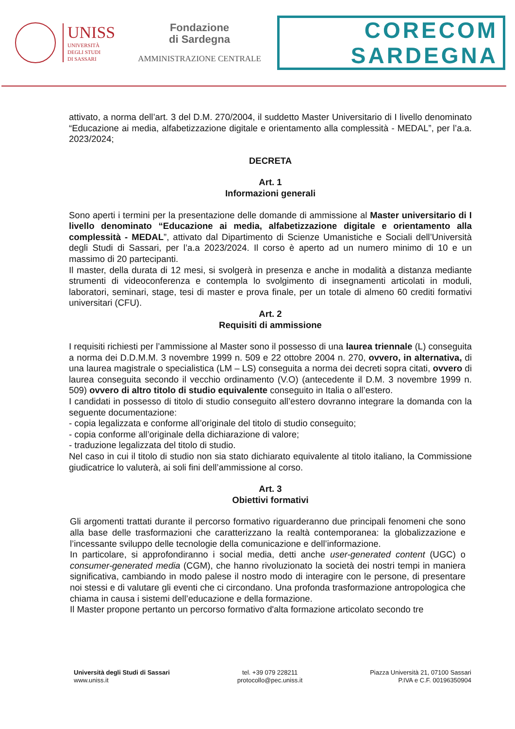UNISS
UNIVERSITÀ
DEGLI STUDI
DI SASSARI
Fondazione
di Sardegna
AMMINISTRAZIONE CENTRALE
CORECOM
SARDEGNA
attivato, a norma dell’art. 3 del D.M. 270/2004, il suddetto Master Universitario di I livello denominato “Educazione ai media, alfabetizzazione digitale e orientamento alla complessità - MEDAL”, per l’a.a. 2023/2024;
DECRETA
Art. 1
Informazioni generali
Sono aperti i termini per la presentazione delle domande di ammissione al Master universitario di I livello denominato “Educazione ai media, alfabetizzazione digitale e orientamento alla complessità - MEDAL”, attivato dal Dipartimento di Scienze Umanistiche e Sociali dell’Università degli Studi di Sassari, per l’a.a 2023/2024. Il corso è aperto ad un numero minimo di 10 e un massimo di 20 partecipanti.
Il master, della durata di 12 mesi, si svolgerà in presenza e anche in modalità a distanza mediante strumenti di videoconferenza e contempla lo svolgimento di insegnamenti articolati in moduli, laboratori, seminari, stage, tesi di master e prova finale, per un totale di almeno 60 crediti formativi universitari (CFU).
Art. 2
Requisiti di ammissione
I requisiti richiesti per l’ammissione al Master sono il possesso di una laurea triennale (L) conseguita a norma dei D.D.M.M. 3 novembre 1999 n. 509 e 22 ottobre 2004 n. 270, ovvero, in alternativa, di una laurea magistrale o specialistica (LM – LS) conseguita a norma dei decreti sopra citati, ovvero di laurea conseguita secondo il vecchio ordinamento (V.O) (antecedente il D.M. 3 novembre 1999 n. 509) ovvero di altro titolo di studio equivalente conseguito in Italia o all’estero.
I candidati in possesso di titolo di studio conseguito all’estero dovranno integrare la domanda con la seguente documentazione:
- copia legalizzata e conforme all’originale del titolo di studio conseguito;
- copia conforme all’originale della dichiarazione di valore;
- traduzione legalizzata del titolo di studio.
Nel caso in cui il titolo di studio non sia stato dichiarato equivalente al titolo italiano, la Commissione giudicatrice lo valuterà, ai soli fini dell’ammissione al corso.
Art. 3
Obiettivi formativi
Gli argomenti trattati durante il percorso formativo riguarderanno due principali fenomeni che sono alla base delle trasformazioni che caratterizzano la realtà contemporanea: la globalizzazione e l’incessante sviluppo delle tecnologie della comunicazione e dell’informazione.
In particolare, si approfondiranno i social media, detti anche user-generated content (UGC) o consumer-generated media (CGM), che hanno rivoluzionato la società dei nostri tempi in maniera significativa, cambiando in modo palese il nostro modo di interagire con le persone, di presentare noi stessi e di valutare gli eventi che ci circondano. Una profonda trasformazione antropologica che chiama in causa i sistemi dell’educazione e della formazione.
Il Master propone pertanto un percorso formativo d'alta formazione articolato secondo tre
Università degli Studi di Sassari
www.uniss.it
tel. +39 079 228211
protocollo@pec.uniss.it
Piazza Università 21, 07100 Sassari
P.IVA e C.F. 00196350904